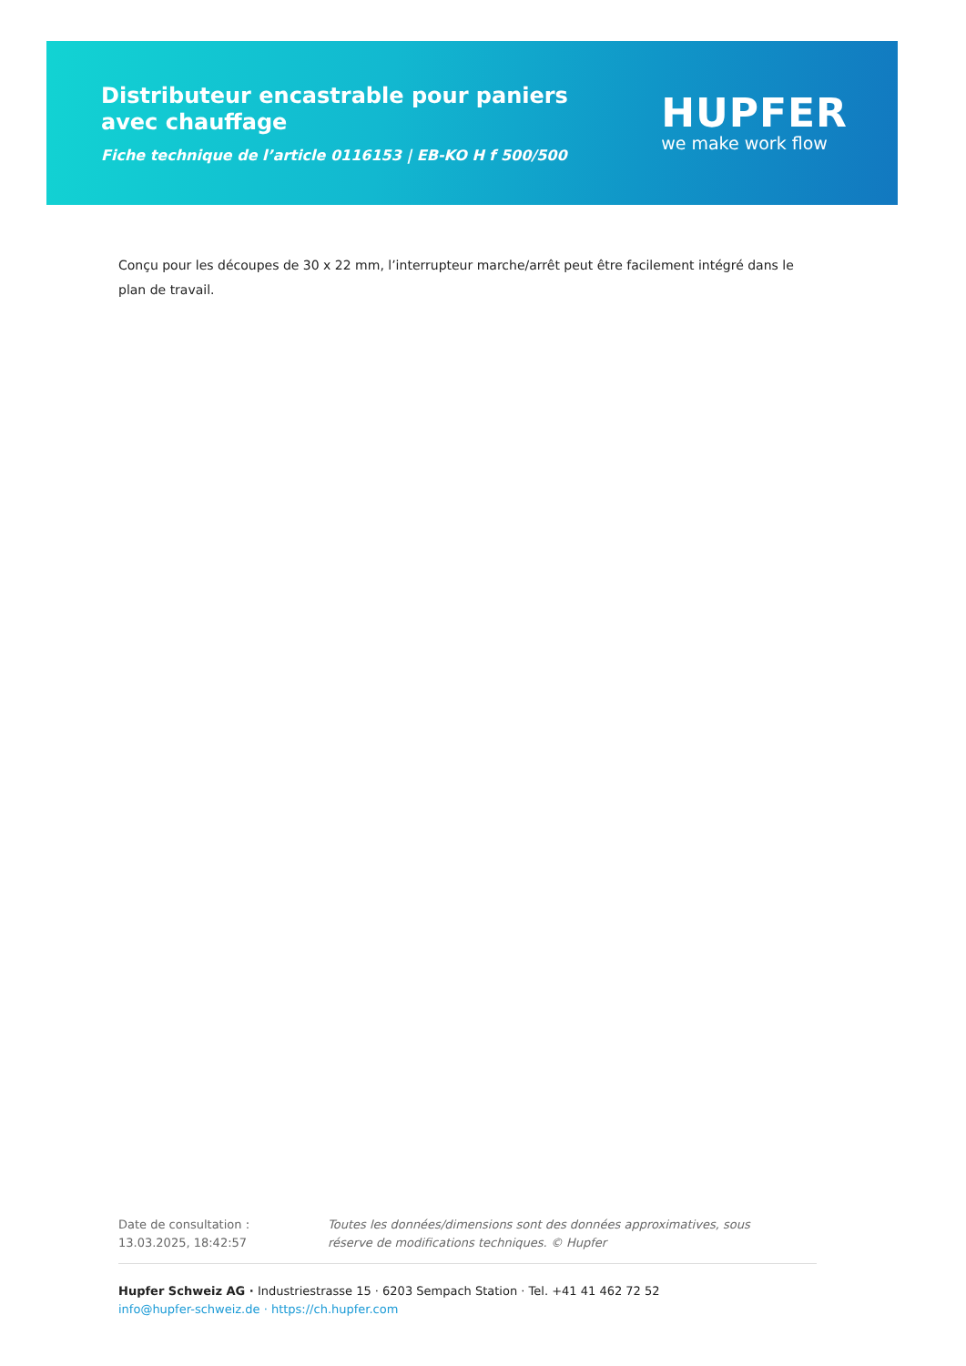Distributeur encastrable pour paniers avec chauffage
Fiche technique de l’article 0116153 | EB-KO H f 500/500
HUPFER
we make work flow
Conçu pour les découpes de 30 x 22 mm, l’interrupteur marche/arrêt peut être facilement intégré dans le plan de travail.
Date de consultation : 13.03.2025, 18:42:57
Toutes les données/dimensions sont des données approximatives, sous réserve de modifications techniques. © Hupfer
Hupfer Schweiz AG · Industriestrasse 15 · 6203 Sempach Station · Tel. +41 41 462 72 52
info@hupfer-schweiz.de · https://ch.hupfer.com